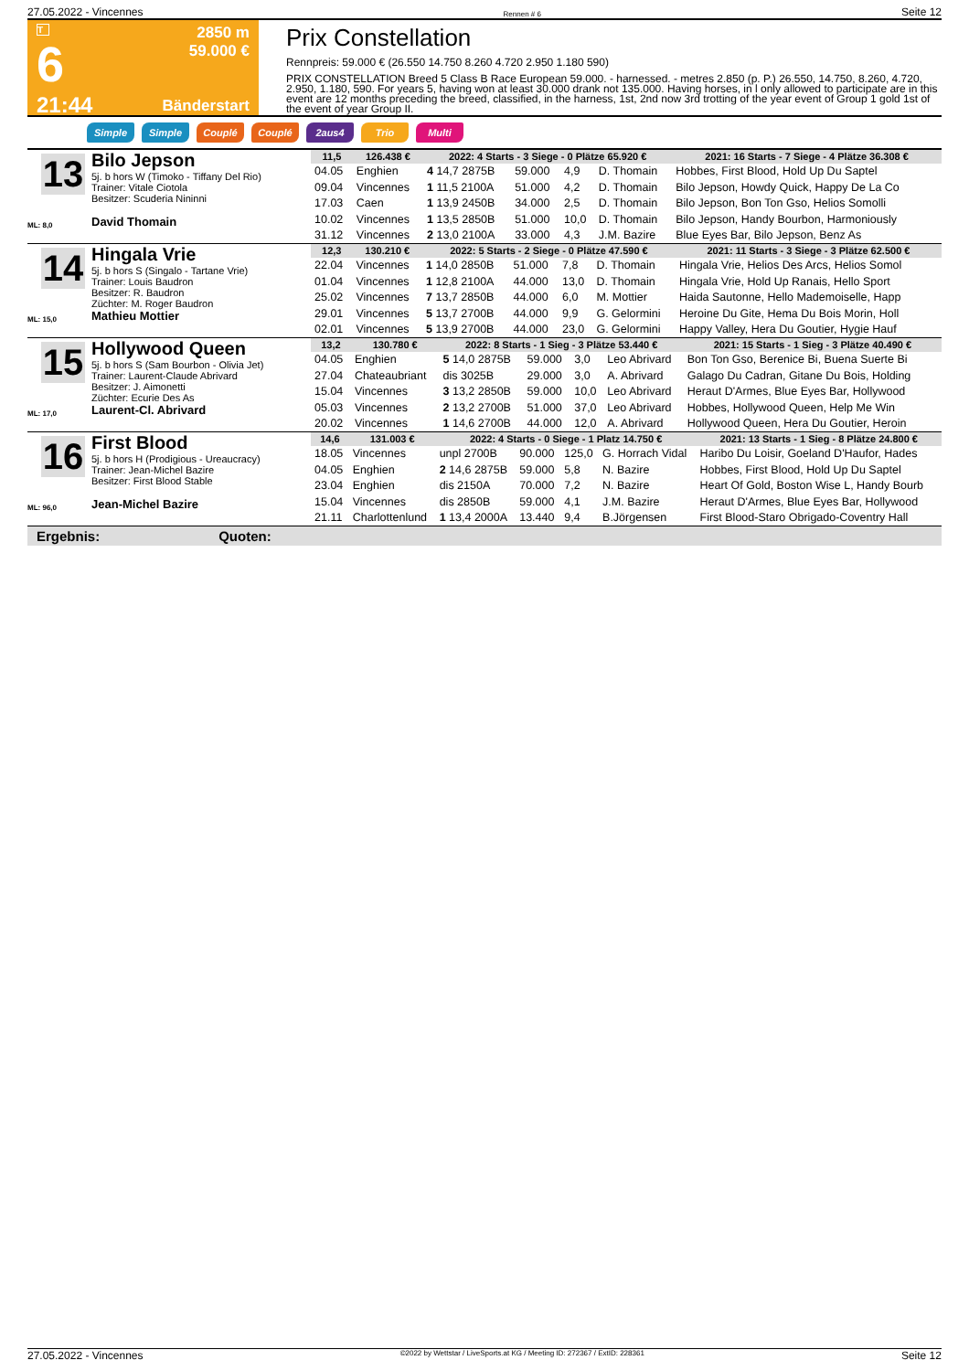27.05.2022 - Vincennes Rennen # 6 Seite 12
T
6
21:44
2850 m
59.000 €
Bänderstart
Prix Constellation
Rennpreis: 59.000 € (26.550 14.750 8.260 4.720 2.950 1.180 590)
PRIX CONSTELLATION Breed 5 Class B Race European 59.000. - harnessed. - metres 2.850 (p. P.) 26.550, 14.750, 8.260, 4.720, 2.950, 1.180, 590. For years 5, having won at least 30.000 drank not 135.000. Having horses, in l only allowed to participate are in this event are 12 months preceding the breed, classified, in the harness, 1st, 2nd now 3rd trotting of the year event of Group 1 gold 1st of the event of year Group II.
Simple Simple Couplé Couplé 2aus4 Trio Multi
13
ML: 8,0
Bilo Jepson
5j. b hors W (Timoko - Tiffany Del Rio)
Trainer: Vitale Ciotola
Besitzer: Scuderia Nininni
David Thomain
| 11,5 | 126.438 € | 2022: 4 Starts - 3 Siege - 0 Plätze 65.920 € | | | | 2021: 16 Starts - 7 Siege - 4 Plätze 36.308 € |
| --- | --- | --- | --- | --- | --- | --- |
| 04.05 | Enghien | 4 14,7 2875B | 59.000 | 4,9 | D. Thomain | Hobbes, First Blood, Hold Up Du Saptel |
| 09.04 | Vincennes | 1 11,5 2100A | 51.000 | 4,2 | D. Thomain | Bilo Jepson, Howdy Quick, Happy De La Co |
| 17.03 | Caen | 1 13,9 2450B | 34.000 | 2,5 | D. Thomain | Bilo Jepson, Bon Ton Gso, Helios Somolli |
| 10.02 | Vincennes | 1 13,5 2850B | 51.000 | 10,0 | D. Thomain | Bilo Jepson, Handy Bourbon, Harmoniously |
| 31.12 | Vincennes | 2 13,0 2100A | 33.000 | 4,3 | J.M. Bazire | Blue Eyes Bar, Bilo Jepson, Benz As |
14
ML: 15,0
Hingala Vrie
5j. b hors S (Singalo - Tartane Vrie)
Trainer: Louis Baudron
Besitzer: R. Baudron
Züchter: M. Roger Baudron
Mathieu Mottier
| 12,3 | 130.210 € | 2022: 5 Starts - 2 Siege - 0 Plätze 47.590 € | | | | 2021: 11 Starts - 3 Siege - 3 Plätze 62.500 € |
| --- | --- | --- | --- | --- | --- | --- |
| 22.04 | Vincennes | 1 14,0 2850B | 51.000 | 7,8 | D. Thomain | Hingala Vrie, Helios Des Arcs, Helios Somol |
| 01.04 | Vincennes | 1 12,8 2100A | 44.000 | 13,0 | D. Thomain | Hingala Vrie, Hold Up Ranais, Hello Sport |
| 25.02 | Vincennes | 7 13,7 2850B | 44.000 | 6,0 | M. Mottier | Haida Sautonne, Hello Mademoiselle, Happ |
| 29.01 | Vincennes | 5 13,7 2700B | 44.000 | 9,9 | G. Gelormini | Heroine Du Gite, Hema Du Bois Morin, Holl |
| 02.01 | Vincennes | 5 13,9 2700B | 44.000 | 23,0 | G. Gelormini | Happy Valley, Hera Du Goutier, Hygie Hauf |
15
ML: 17,0
Hollywood Queen
5j. b hors S (Sam Bourbon - Olivia Jet)
Trainer: Laurent-Claude Abrivard
Besitzer: J. Aimonetti
Züchter: Ecurie Des As
Laurent-Cl. Abrivard
| 13,2 | 130.780 € | 2022: 8 Starts - 1 Sieg - 3 Plätze 53.440 € | | | | 2021: 15 Starts - 1 Sieg - 3 Plätze 40.490 € |
| --- | --- | --- | --- | --- | --- | --- |
| 04.05 | Enghien | 5 14,0 2875B | 59.000 | 3,0 | Leo Abrivard | Bon Ton Gso, Berenice Bi, Buena Suerte Bi |
| 27.04 | Chateaubriant | dis 3025B | 29.000 | 3,0 | A. Abrivard | Galago Du Cadran, Gitane Du Bois, Holding |
| 15.04 | Vincennes | 3 13,2 2850B | 59.000 | 10,0 | Leo Abrivard | Heraut D'Armes, Blue Eyes Bar, Hollywood |
| 05.03 | Vincennes | 2 13,2 2700B | 51.000 | 37,0 | Leo Abrivard | Hobbes, Hollywood Queen, Help Me Win |
| 20.02 | Vincennes | 1 14,6 2700B | 44.000 | 12,0 | A. Abrivard | Hollywood Queen, Hera Du Goutier, Heroin |
16
ML: 96,0
First Blood
5j. b hors H (Prodigious - Ureaucracy)
Trainer: Jean-Michel Bazire
Besitzer: First Blood Stable
Jean-Michel Bazire
| 14,6 | 131.003 € | 2022: 4 Starts - 0 Siege - 1 Platz 14.750 € | | | | 2021: 13 Starts - 1 Sieg - 8 Plätze 24.800 € |
| --- | --- | --- | --- | --- | --- | --- |
| 18.05 | Vincennes | unpl 2700B | 90.000 | 125,0 | G. Horrach Vidal | Haribo Du Loisir, Goeland D'Haufor, Hades |
| 04.05 | Enghien | 2 14,6 2875B | 59.000 | 5,8 | N. Bazire | Hobbes, First Blood, Hold Up Du Saptel |
| 23.04 | Enghien | dis 2150A | 70.000 | 7,2 | N. Bazire | Heart Of Gold, Boston Wise L, Handy Bourb |
| 15.04 | Vincennes | dis 2850B | 59.000 | 4,1 | J.M. Bazire | Heraut D'Armes, Blue Eyes Bar, Hollywood |
| 21.11 | Charlottenlund | 1 13,4 2000A | 13.440 | 9,4 | B.Jörgensen | First Blood-Staro Obrigado-Coventry Hall |
Ergebnis: Quoten:
27.05.2022 - Vincennes ©2022 by Wettstar / LiveSports.at KG / Meeting ID: 272367 / ExtID: 228361 Seite 12